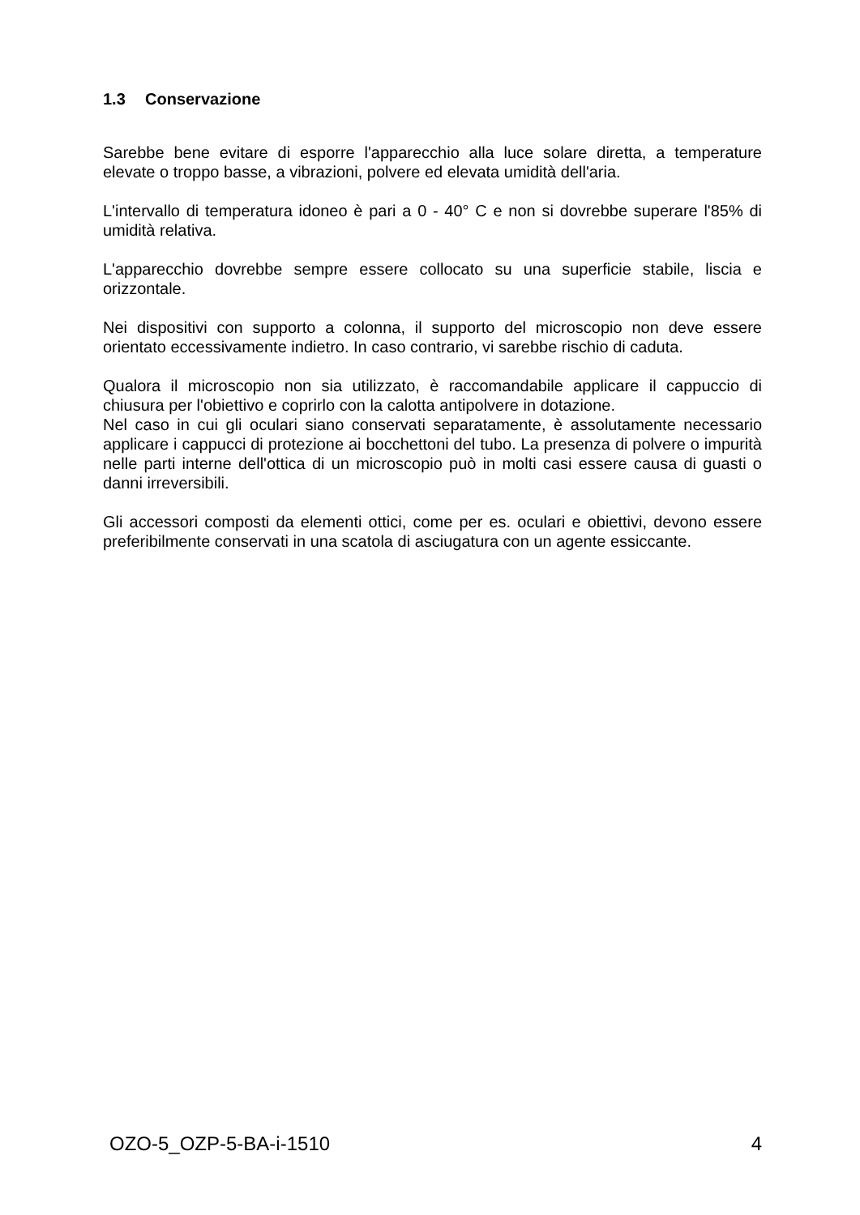1.3 Conservazione
Sarebbe bene evitare di esporre l'apparecchio alla luce solare diretta, a temperature elevate o troppo basse, a vibrazioni, polvere ed elevata umidità dell'aria.
L'intervallo di temperatura idoneo è pari a 0 - 40° C e non si dovrebbe superare l'85% di umidità relativa.
L'apparecchio dovrebbe sempre essere collocato su una superficie stabile, liscia e orizzontale.
Nei dispositivi con supporto a colonna, il supporto del microscopio non deve essere orientato eccessivamente indietro. In caso contrario, vi sarebbe rischio di caduta.
Qualora il microscopio non sia utilizzato, è raccomandabile applicare il cappuccio di chiusura per l'obiettivo e coprirlo con la calotta antipolvere in dotazione.
Nel caso in cui gli oculari siano conservati separatamente, è assolutamente necessario applicare i cappucci di protezione ai bocchettoni del tubo. La presenza di polvere o impurità nelle parti interne dell'ottica di un microscopio può in molti casi essere causa di guasti o danni irreversibili.
Gli accessori composti da elementi ottici, come per es. oculari e obiettivi, devono essere preferibilmente conservati in una scatola di asciugatura con un agente essiccante.
OZO-5_OZP-5-BA-i-1510 4